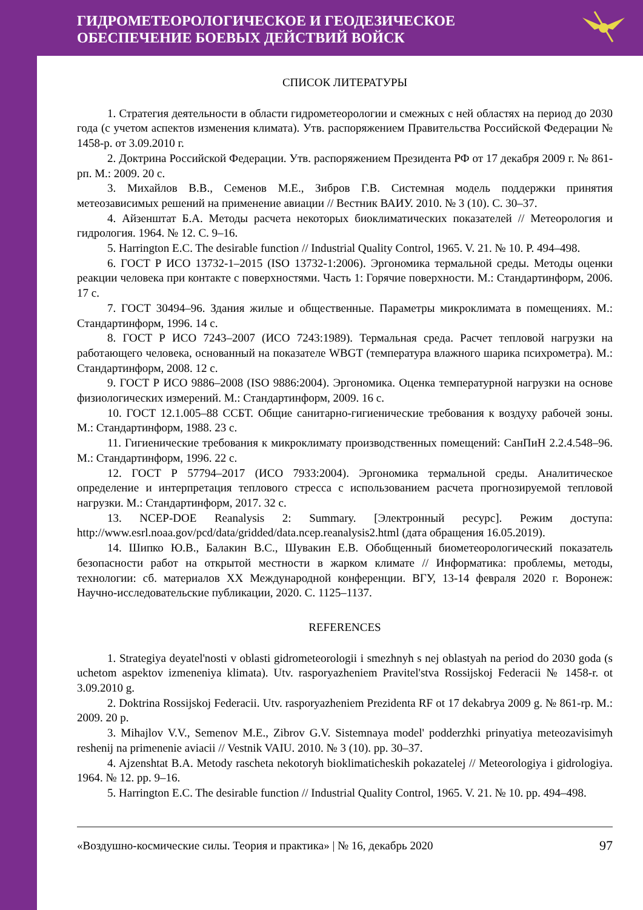ГИДРОМЕТЕОРОЛОГИЧЕСКОЕ И ГЕОДЕЗИЧЕСКОЕ
ОБЕСПЕЧЕНИЕ БОЕВЫХ ДЕЙСТВИЙ ВОЙСК
СПИСОК ЛИТЕРАТУРЫ
1. Стратегия деятельности в области гидрометеорологии и смежных с ней областях на период до 2030 года (с учетом аспектов изменения климата). Утв. распоряжением Правительства Российской Федерации № 1458-р. от 3.09.2010 г.
2. Доктрина Российской Федерации. Утв. распоряжением Президента РФ от 17 декабря 2009 г. № 861-рп. М.: 2009. 20 с.
3. Михайлов В.В., Семенов М.Е., Зибров Г.В. Системная модель поддержки принятия метеозависимых решений на применение авиации // Вестник ВАИУ. 2010. № 3 (10). С. 30–37.
4. Айзенштат Б.А. Методы расчета некоторых биоклиматических показателей // Метеорология и гидрология. 1964. № 12. С. 9–16.
5. Harrington E.C. The desirable function // Industrial Quality Control, 1965. V. 21. № 10. P. 494–498.
6. ГОСТ Р ИСО 13732-1–2015 (ISO 13732-1:2006). Эргономика термальной среды. Методы оценки реакции человека при контакте с поверхностями. Часть 1: Горячие поверхности. М.: Стандартинформ, 2006. 17 с.
7. ГОСТ 30494–96. Здания жилые и общественные. Параметры микроклимата в помещениях. М.: Стандартинформ, 1996. 14 с.
8. ГОСТ Р ИСО 7243–2007 (ИСО 7243:1989). Термальная среда. Расчет тепловой нагрузки на работающего человека, основанный на показателе WBGT (температура влажного шарика психрометра). М.: Стандартинформ, 2008. 12 с.
9. ГОСТ Р ИСО 9886–2008 (ISO 9886:2004). Эргономика. Оценка температурной нагрузки на основе физиологических измерений. М.: Стандартинформ, 2009. 16 с.
10. ГОСТ 12.1.005–88 ССБТ. Общие санитарно-гигиенические требования к воздуху рабочей зоны. М.: Стандартинформ, 1988. 23 с.
11. Гигиенические требования к микроклимату производственных помещений: СанПиН 2.2.4.548–96. М.: Стандартинформ, 1996. 22 с.
12. ГОСТ Р 57794–2017 (ИСО 7933:2004). Эргономика термальной среды. Аналитическое определение и интерпретация теплового стресса с использованием расчета прогнозируемой тепловой нагрузки. М.: Стандартинформ, 2017. 32 с.
13. NCEP-DOE Reanalysis 2: Summary. [Электронный ресурс]. Режим доступа: http://www.esrl.noaa.gov/pcd/data/gridded/data.ncep.reanalysis2.html (дата обращения 16.05.2019).
14. Шипко Ю.В., Балакин В.С., Шувакин Е.В. Обобщенный биометеорологический показатель безопасности работ на открытой местности в жарком климате // Информатика: проблемы, методы, технологии: сб. материалов XX Международной конференции. ВГУ, 13-14 февраля 2020 г. Воронеж: Научно-исследовательские публикации, 2020. С. 1125–1137.
REFERENCES
1. Strategiya deyatel'nosti v oblasti gidrometeorologii i smezhnyh s nej oblastyah na period do 2030 goda (s uchetom aspektov izmeneniya klimata). Utv. rasporyazheniem Pravitel'stva Rossijskoj Federacii № 1458-r. ot 3.09.2010 g.
2. Doktrina Rossijskoj Federacii. Utv. rasporyazheniem Prezidenta RF ot 17 dekabrya 2009 g. № 861-rp. M.: 2009. 20 p.
3. Mihajlov V.V., Semenov M.E., Zibrov G.V. Sistemnaya model' podderzhki prinyatiya meteozavisimyh reshenij na primenenie aviacii // Vestnik VAIU. 2010. № 3 (10). pp. 30–37.
4. Ajzenshtat B.A. Metody rascheta nekotoryh bioklimaticheskih pokazatelej // Meteorologiya i gidrologiya. 1964. № 12. pp. 9–16.
5. Harrington E.C. The desirable function // Industrial Quality Control, 1965. V. 21. № 10. pp. 494–498.
«Воздушно-космические силы. Теория и практика» | № 16, декабрь 2020 97